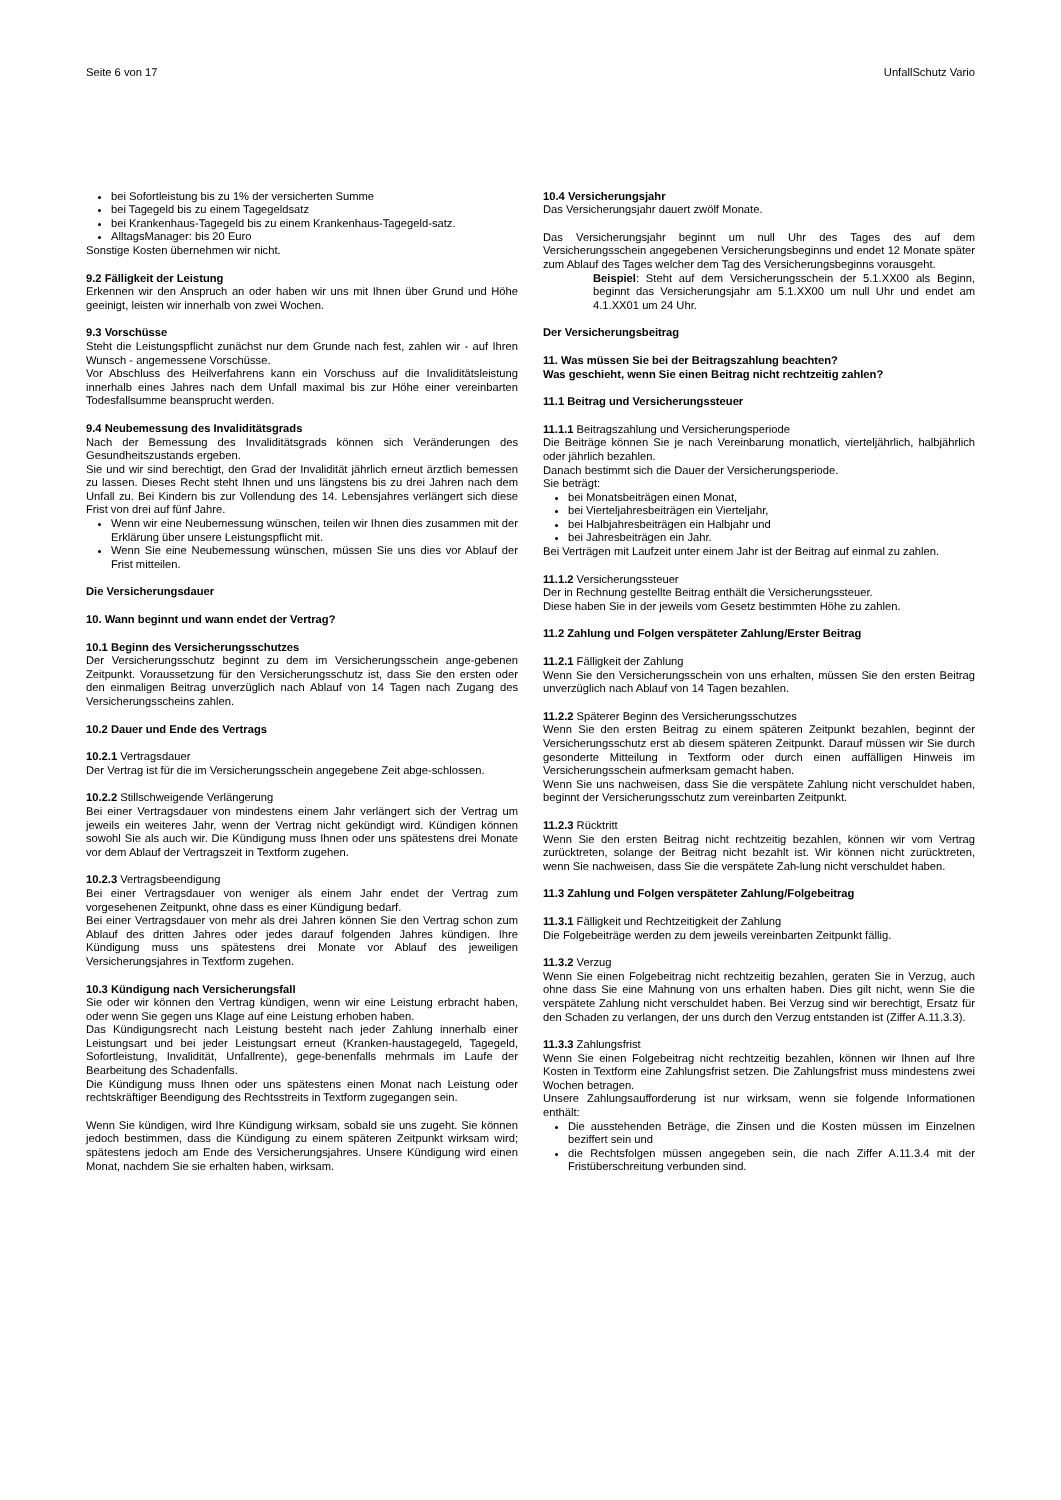Seite 6 von 17 UnfallSchutz Vario
bei Sofortleistung bis zu 1% der versicherten Summe
bei Tagegeld bis zu einem Tagegeldsatz
bei Krankenhaus-Tagegeld bis zu einem Krankenhaus-Tagegeld-satz.
AlltagsManager: bis 20 Euro
Sonstige Kosten übernehmen wir nicht.
9.2 Fälligkeit der Leistung
Erkennen wir den Anspruch an oder haben wir uns mit Ihnen über Grund und Höhe geeinigt, leisten wir innerhalb von zwei Wochen.
9.3 Vorschüsse
Steht die Leistungspflicht zunächst nur dem Grunde nach fest, zahlen wir - auf Ihren Wunsch - angemessene Vorschüsse.
Vor Abschluss des Heilverfahrens kann ein Vorschuss auf die Invaliditätsleistung innerhalb eines Jahres nach dem Unfall maximal bis zur Höhe einer vereinbarten Todesfallsumme beansprucht werden.
9.4 Neubemessung des Invaliditätsgrads
Nach der Bemessung des Invaliditätsgrads können sich Veränderungen des Gesundheitszustands ergeben.
Sie und wir sind berechtigt, den Grad der Invalidität jährlich erneut ärztlich bemessen zu lassen. Dieses Recht steht Ihnen und uns längstens bis zu drei Jahren nach dem Unfall zu. Bei Kindern bis zur Vollendung des 14. Lebensjahres verlängert sich diese Frist von drei auf fünf Jahre.
Wenn wir eine Neubemessung wünschen, teilen wir Ihnen dies zusammen mit der Erklärung über unsere Leistungspflicht mit.
Wenn Sie eine Neubemessung wünschen, müssen Sie uns dies vor Ablauf der Frist mitteilen.
Die Versicherungsdauer
10. Wann beginnt und wann endet der Vertrag?
10.1 Beginn des Versicherungsschutzes
Der Versicherungsschutz beginnt zu dem im Versicherungsschein ange-gebenen Zeitpunkt. Voraussetzung für den Versicherungsschutz ist, dass Sie den ersten oder den einmaligen Beitrag unverzüglich nach Ablauf von 14 Tagen nach Zugang des Versicherungsscheins zahlen.
10.2 Dauer und Ende des Vertrags
10.2.1 Vertragsdauer
Der Vertrag ist für die im Versicherungsschein angegebene Zeit abge-schlossen.
10.2.2 Stillschweigende Verlängerung
Bei einer Vertragsdauer von mindestens einem Jahr verlängert sich der Vertrag um jeweils ein weiteres Jahr, wenn der Vertrag nicht gekündigt wird. Kündigen können sowohl Sie als auch wir. Die Kündigung muss Ihnen oder uns spätestens drei Monate vor dem Ablauf der Vertragszeit in Textform zugehen.
10.2.3 Vertragsbeendigung
Bei einer Vertragsdauer von weniger als einem Jahr endet der Vertrag zum vorgesehenen Zeitpunkt, ohne dass es einer Kündigung bedarf.
Bei einer Vertragsdauer von mehr als drei Jahren können Sie den Vertrag schon zum Ablauf des dritten Jahres oder jedes darauf folgenden Jahres kündigen. Ihre Kündigung muss uns spätestens drei Monate vor Ablauf des jeweiligen Versicherungsjahres in Textform zugehen.
10.3 Kündigung nach Versicherungsfall
Sie oder wir können den Vertrag kündigen, wenn wir eine Leistung erbracht haben, oder wenn Sie gegen uns Klage auf eine Leistung erhoben haben.
Das Kündigungsrecht nach Leistung besteht nach jeder Zahlung innerhalb einer Leistungsart und bei jeder Leistungsart erneut (Kranken-haustagegeld, Tagegeld, Sofortleistung, Invalidität, Unfallrente), gege-benenfalls mehrmals im Laufe der Bearbeitung des Schadenfalls.
Die Kündigung muss Ihnen oder uns spätestens einen Monat nach Leistung oder rechtskräftiger Beendigung des Rechtsstreits in Textform zugegangen sein.
Wenn Sie kündigen, wird Ihre Kündigung wirksam, sobald sie uns zugeht. Sie können jedoch bestimmen, dass die Kündigung zu einem späteren Zeitpunkt wirksam wird; spätestens jedoch am Ende des Versicherungsjahres. Unsere Kündigung wird einen Monat, nachdem Sie sie erhalten haben, wirksam.
10.4 Versicherungsjahr
Das Versicherungsjahr dauert zwölf Monate.
Das Versicherungsjahr beginnt um null Uhr des Tages des auf dem Versicherungsschein angegebenen Versicherungsbeginns und endet 12 Monate später zum Ablauf des Tages welcher dem Tag des Versicherungsbeginns vorausgeht.
Beispiel: Steht auf dem Versicherungsschein der 5.1.XX00 als Beginn, beginnt das Versicherungsjahr am 5.1.XX00 um null Uhr und endet am 4.1.XX01 um 24 Uhr.
Der Versicherungsbeitrag
11. Was müssen Sie bei der Beitragszahlung beachten?
Was geschieht, wenn Sie einen Beitrag nicht rechtzeitig zahlen?
11.1 Beitrag und Versicherungssteuer
11.1.1 Beitragszahlung und Versicherungsperiode
Die Beiträge können Sie je nach Vereinbarung monatlich, vierteljährlich, halbjährlich oder jährlich bezahlen.
Danach bestimmt sich die Dauer der Versicherungsperiode.
Sie beträgt:
bei Monatsbeiträgen einen Monat,
bei Vierteljahresbeiträgen ein Vierteljahr,
bei Halbjahresbeiträgen ein Halbjahr und
bei Jahresbeiträgen ein Jahr.
Bei Verträgen mit Laufzeit unter einem Jahr ist der Beitrag auf einmal zu zahlen.
11.1.2 Versicherungssteuer
Der in Rechnung gestellte Beitrag enthält die Versicherungssteuer.
Diese haben Sie in der jeweils vom Gesetz bestimmten Höhe zu zahlen.
11.2 Zahlung und Folgen verspäteter Zahlung/Erster Beitrag
11.2.1 Fälligkeit der Zahlung
Wenn Sie den Versicherungsschein von uns erhalten, müssen Sie den ersten Beitrag unverzüglich nach Ablauf von 14 Tagen bezahlen.
11.2.2 Späterer Beginn des Versicherungsschutzes
Wenn Sie den ersten Beitrag zu einem späteren Zeitpunkt bezahlen, beginnt der Versicherungsschutz erst ab diesem späteren Zeitpunkt. Darauf müssen wir Sie durch gesonderte Mitteilung in Textform oder durch einen auffälligen Hinweis im Versicherungsschein aufmerksam gemacht haben.
Wenn Sie uns nachweisen, dass Sie die verspätete Zahlung nicht verschuldet haben, beginnt der Versicherungsschutz zum vereinbarten Zeitpunkt.
11.2.3 Rücktritt
Wenn Sie den ersten Beitrag nicht rechtzeitig bezahlen, können wir vom Vertrag zurücktreten, solange der Beitrag nicht bezahlt ist. Wir können nicht zurücktreten, wenn Sie nachweisen, dass Sie die verspätete Zah-lung nicht verschuldet haben.
11.3 Zahlung und Folgen verspäteter Zahlung/Folgebeitrag
11.3.1 Fälligkeit und Rechtzeitigkeit der Zahlung
Die Folgebeiträge werden zu dem jeweils vereinbarten Zeitpunkt fällig.
11.3.2 Verzug
Wenn Sie einen Folgebeitrag nicht rechtzeitig bezahlen, geraten Sie in Verzug, auch ohne dass Sie eine Mahnung von uns erhalten haben. Dies gilt nicht, wenn Sie die verspätete Zahlung nicht verschuldet haben. Bei Verzug sind wir berechtigt, Ersatz für den Schaden zu verlangen, der uns durch den Verzug entstanden ist (Ziffer A.11.3.3).
11.3.3 Zahlungsfrist
Wenn Sie einen Folgebeitrag nicht rechtzeitig bezahlen, können wir Ihnen auf Ihre Kosten in Textform eine Zahlungsfrist setzen. Die Zahlungsfrist muss mindestens zwei Wochen betragen.
Unsere Zahlungsaufforderung ist nur wirksam, wenn sie folgende Informationen enthält:
Die ausstehenden Beträge, die Zinsen und die Kosten müssen im Einzelnen beziffert sein und
die Rechtsfolgen müssen angegeben sein, die nach Ziffer A.11.3.4 mit der Fristüberschreitung verbunden sind.